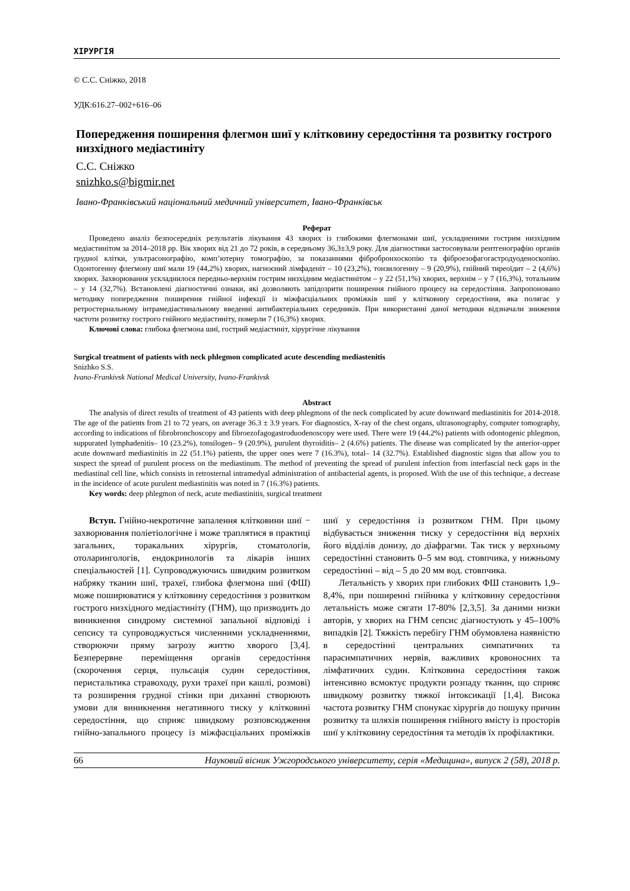ХІРУРГІЯ
© С.С. Сніжко, 2018
УДК:616.27–002+616–06
Попередження поширення флегмон шиї у клітковину середостіння та розвитку гострого низхідного медіастиніту
С.С. Сніжко
snizhko.s@bigmir.net
Івано-Франківський національний медичний університет, Івано-Франківськ
Реферат
Проведено аналіз безпосередніх результатів лікування 43 хворих із глибокими флегмонами шиї, ускладненими гострим низхідним медіастинітом за 2014–2018 рр. Вік хворих від 21 до 72 років, в середньому 36,3±3,9 року. Для діагностики застосовували рентгенографію органів грудної клітки, ультрасонографію, комп’ютерну томографію, за показаннями фібробронхоскопію та фіброезофагогастродуоденоскопію. Одонтогенну флегмону шиї мали 19 (44,2%) хворих, нагноєний лімфаденіт – 10 (23,2%), тонзилогенну – 9 (20,9%), гнійний тиреоїдит – 2 (4,6%) хворих. Захворювання ускладнилося передньо-верхнім гострим низхідним медіастинітом – у 22 (51,1%) хворих, верхнім – у 7 (16,3%), тотальним – у 14 (32,7%). Встановлені діагностичні ознаки, які дозволяють запідозрити поширення гнійного процесу на середостіння. Запропоновано методику попередження поширення гнійної інфекції із міжфасціальних проміжків шиї у клітковину середостіння, яка полягає у ретростернальному інтрамедіастинальному введенні антибактеріальних середників. При використанні даної методики відзначали зниження частоти розвитку гострого гнійного медіастиніту, померли 7 (16,3%) хворих.
Ключові слова: глибока флегмона шиї, гострий медіастиніт, хірургічне лікування
Surgical treatment of patients with neck phlegmon complicated acute descending mediastenitis
Snizhko S.S.
Ivano-Frankivsk National Medical University, Ivano-Frankivsk
Abstract
The analysis of direct results of treatment of 43 patients with deep phlegmons of the neck complicated by acute downward mediastinitis for 2014-2018. The age of the patients from 21 to 72 years, on average 36.3 ± 3.9 years. For diagnostics, X-ray of the chest organs, ultrasonography, computer tomography, according to indications of fibrobronchoscopy and fibroezofagogastroduodenoscopy were used. There were 19 (44.2%) patients with odontogenic phlegmon, suppurated lymphadenitis– 10 (23.2%), tonsilogen– 9 (20.9%), purulent thyroiditis– 2 (4.6%) patients. The disease was complicated by the anterior-upper acute downward mediastinitis in 22 (51.1%) patients, the upper ones were 7 (16.3%), total– 14 (32.7%). Established diagnostic signs that allow you to suspect the spread of purulent process on the mediastinum. The method of preventing the spread of purulent infection from interfascial neck gaps in the mediastinal cell line, which consists in retrosternal intramedyal administration of antibacterial agents, is proposed. With the use of this technique, a decrease in the incidence of acute purulent mediastinitis was noted in 7 (16.3%) patients.
Key words: deep phlegmon of neck, acute mediastinitis, surgical treatment
Вступ. Гнійно-некротичне запалення клітковини шиї − захворювання поліетіологічне і може траплятися в практиці загальних, торакальних хірургів, стоматологів, отоларингологів, ендокринологів та лікарів інших спеціальностей [1]. Супроводжуючись швидким розвитком набряку тканин шиї, трахеї, глибока флегмона шиї (ФШ) може поширюватися у клітковину середостіння з розвитком гострого низхідного медіастиніту (ГНМ), що призводить до виникнення синдрому системної запальної відповіді і сепсису та супроводжується численними ускладненнями, створюючи пряму загрозу життю хворого [3,4]. Безперервне переміщення органів середостіння (скорочення серця, пульсація судин середостіння, перистальтика стравоходу, рухи трахеї при кашлі, розмові) та розширення грудної стінки при диханні створюють умови для виникнення негативного тиску у клітковині середостіння, що сприяє швидкому розповсюдження гнійно-запального процесу із міжфасціальних проміжків шиї у середостіння із розвитком ГНМ. При цьому відбувається зниження тиску у середостіння від верхніх його відділів донизу, до діафрагми. Так тиск у верхньому середостінні становить 0–5 мм вод. стовпчика, у нижньому середостінні – від – 5 до 20 мм вод. стовпчика.
Летальність у хворих при глибоких ФШ становить 1,9–8,4%, при поширенні гнійника у клітковину середостіння летальність може сягати 17-80% [2,3,5]. За даними низки авторів, у хворих на ГНМ сепсис діагностують у 45–100% випадків [2]. Тяжкість перебігу ГНМ обумовлена наявністю в середостінні центральних симпатичних та парасимпатичних нервів, важливих кровоносних та лімфатичних судин. Клітковина середостіння також інтенсивно всмоктує продукти розпаду тканин, що сприяє швидкому розвитку тяжкої інтоксикації [1,4]. Висока частота розвитку ГНМ спонукає хірургів до пошуку причин розвитку та шляхів поширення гнійного вмісту із просторів шиї у клітковину середостіння та методів їх профілактики.
66 Науковий вісник Ужгородського університету, серія «Медицина», випуск 2 (58), 2018 р.